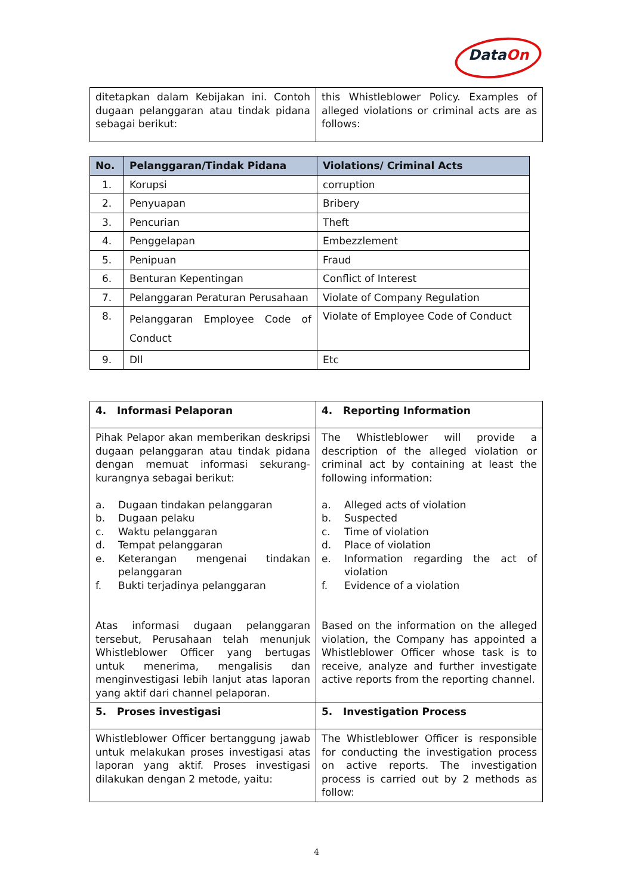DataOn
| ditetapkan dalam Kebijakan ini. Contoh dugaan pelanggaran atau tindak pidana sebagai berikut: | this Whistleblower Policy. Examples of alleged violations or criminal acts are as follows: |
| No. | Pelanggaran/Tindak Pidana | Violations/ Criminal Acts |
| --- | --- | --- |
| 1. | Korupsi | corruption |
| 2. | Penyuapan | Bribery |
| 3. | Pencurian | Theft |
| 4. | Penggelapan | Embezzlement |
| 5. | Penipuan | Fraud |
| 6. | Benturan Kepentingan | Conflict of Interest |
| 7. | Pelanggaran Peraturan Perusahaan | Violate of Company Regulation |
| 8. | Pelanggaran Employee Code of Conduct | Violate of Employee Code of Conduct |
| 9. | Dll | Etc |
| 4. Informasi Pelaporan | 4. Reporting Information |
| Pihak Pelapor akan memberikan deskripsi dugaan pelanggaran atau tindak pidana dengan memuat informasi sekurang-kurangnya sebagai berikut: a. Dugaan tindakan pelanggaran b. Dugaan pelaku c. Waktu pelanggaran d. Tempat pelanggaran e. Keterangan mengenai tindakan pelanggaran f. Bukti terjadinya pelanggaran Atas informasi dugaan pelanggaran tersebut, Perusahaan telah menunjuk Whistleblower Officer yang bertugas untuk menerima, mengalisis dan menginvestigasi lebih lanjut atas laporan yang aktif dari channel pelaporan. | The Whistleblower will provide a description of the alleged violation or criminal act by containing at least the following information: a. Alleged acts of violation b. Suspected c. Time of violation d. Place of violation e. Information regarding the act of violation f. Evidence of a violation Based on the information on the alleged violation, the Company has appointed a Whistleblower Officer whose task is to receive, analyze and further investigate active reports from the reporting channel. |
| 5. Proses investigasi | 5. Investigation Process |
| Whistleblower Officer bertanggung jawab untuk melakukan proses investigasi atas laporan yang aktif. Proses investigasi dilakukan dengan 2 metode, yaitu: | The Whistleblower Officer is responsible for conducting the investigation process on active reports. The investigation process is carried out by 2 methods as follow: |
4